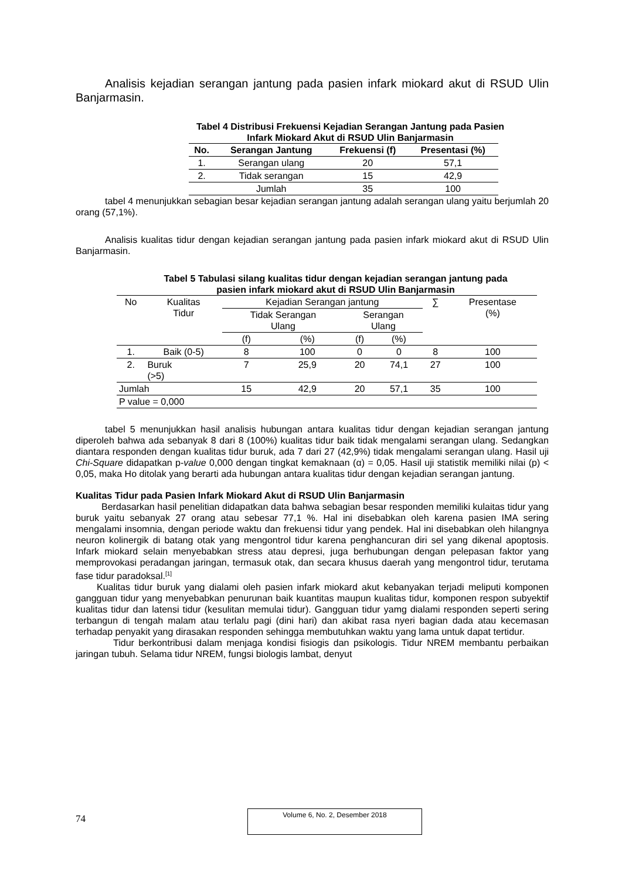Analisis kejadian serangan jantung pada pasien infark miokard akut di RSUD Ulin Banjarmasin.
Tabel 4 Distribusi Frekuensi Kejadian Serangan Jantung pada Pasien
Infark Miokard Akut di RSUD Ulin Banjarmasin
| No. | Serangan Jantung | Frekuensi (f) | Presentasi (%) |
| --- | --- | --- | --- |
| 1. | Serangan ulang | 20 | 57,1 |
| 2. | Tidak serangan | 15 | 42,9 |
| | Jumlah | 35 | 100 |
tabel 4 menunjukkan sebagian besar kejadian serangan jantung adalah serangan ulang yaitu berjumlah 20 orang (57,1%).
Analisis kualitas tidur dengan kejadian serangan jantung pada pasien infark miokard akut di RSUD Ulin Banjarmasin.
Tabel 5 Tabulasi silang kualitas tidur dengan kejadian serangan jantung pada
pasien infark miokard akut di RSUD Ulin Banjarmasin
| No | Kualitas Tidur | Kejadian Serangan jantung | | | | ∑ | Presentase (%) |
| | | Tidak Serangan Ulang | | Serangan Ulang | | | |
| | | (f) | (%) | (f) | (%) | | |
| 1. | Baik (0-5) | 8 | 100 | 0 | 0 | 8 | 100 |
| 2. | Buruk (>5) | 7 | 25,9 | 20 | 74,1 | 27 | 100 |
| Jumlah | | 15 | 42,9 | 20 | 57,1 | 35 | 100 |
| P value = 0,000 | | | | | | | |
tabel 5 menunjukkan hasil analisis hubungan antara kualitas tidur dengan kejadian serangan jantung diperoleh bahwa ada sebanyak 8 dari 8 (100%) kualitas tidur baik tidak mengalami serangan ulang. Sedangkan diantara responden dengan kualitas tidur buruk, ada 7 dari 27 (42,9%) tidak mengalami serangan ulang. Hasil uji Chi-Square didapatkan p-value 0,000 dengan tingkat kemaknaan (α) = 0,05. Hasil uji statistik memiliki nilai (p) < 0,05, maka Ho ditolak yang berarti ada hubungan antara kualitas tidur dengan kejadian serangan jantung.
Kualitas Tidur pada Pasien Infark Miokard Akut di RSUD Ulin Banjarmasin
Berdasarkan hasil penelitian didapatkan data bahwa sebagian besar responden memiliki kulaitas tidur yang buruk yaitu sebanyak 27 orang atau sebesar 77,1 %. Hal ini disebabkan oleh karena pasien IMA sering mengalami insomnia, dengan periode waktu dan frekuensi tidur yang pendek. Hal ini disebabkan oleh hilangnya neuron kolinergik di batang otak yang mengontrol tidur karena penghancuran diri sel yang dikenal apoptosis. Infark miokard selain menyebabkan stress atau depresi, juga berhubungan dengan pelepasan faktor yang memprovokasi peradangan jaringan, termasuk otak, dan secara khusus daerah yang mengontrol tidur, terutama fase tidur paradoksal.<sup>[1]</sup>
Kualitas tidur buruk yang dialami oleh pasien infark miokard akut kebanyakan terjadi meliputi komponen gangguan tidur yang menyebabkan penurunan baik kuantitas maupun kualitas tidur, komponen respon subyektif kualitas tidur dan latensi tidur (kesulitan memulai tidur). Gangguan tidur yamg dialami responden seperti sering terbangun di tengah malam atau terlalu pagi (dini hari) dan akibat rasa nyeri bagian dada atau kecemasan terhadap penyakit yang dirasakan responden sehingga membutuhkan waktu yang lama untuk dapat tertidur.
Tidur berkontribusi dalam menjaga kondisi fisiogis dan psikologis. Tidur NREM membantu perbaikan jaringan tubuh. Selama tidur NREM, fungsi biologis lambat, denyut
74
Volume 6, No. 2, Desember 2018